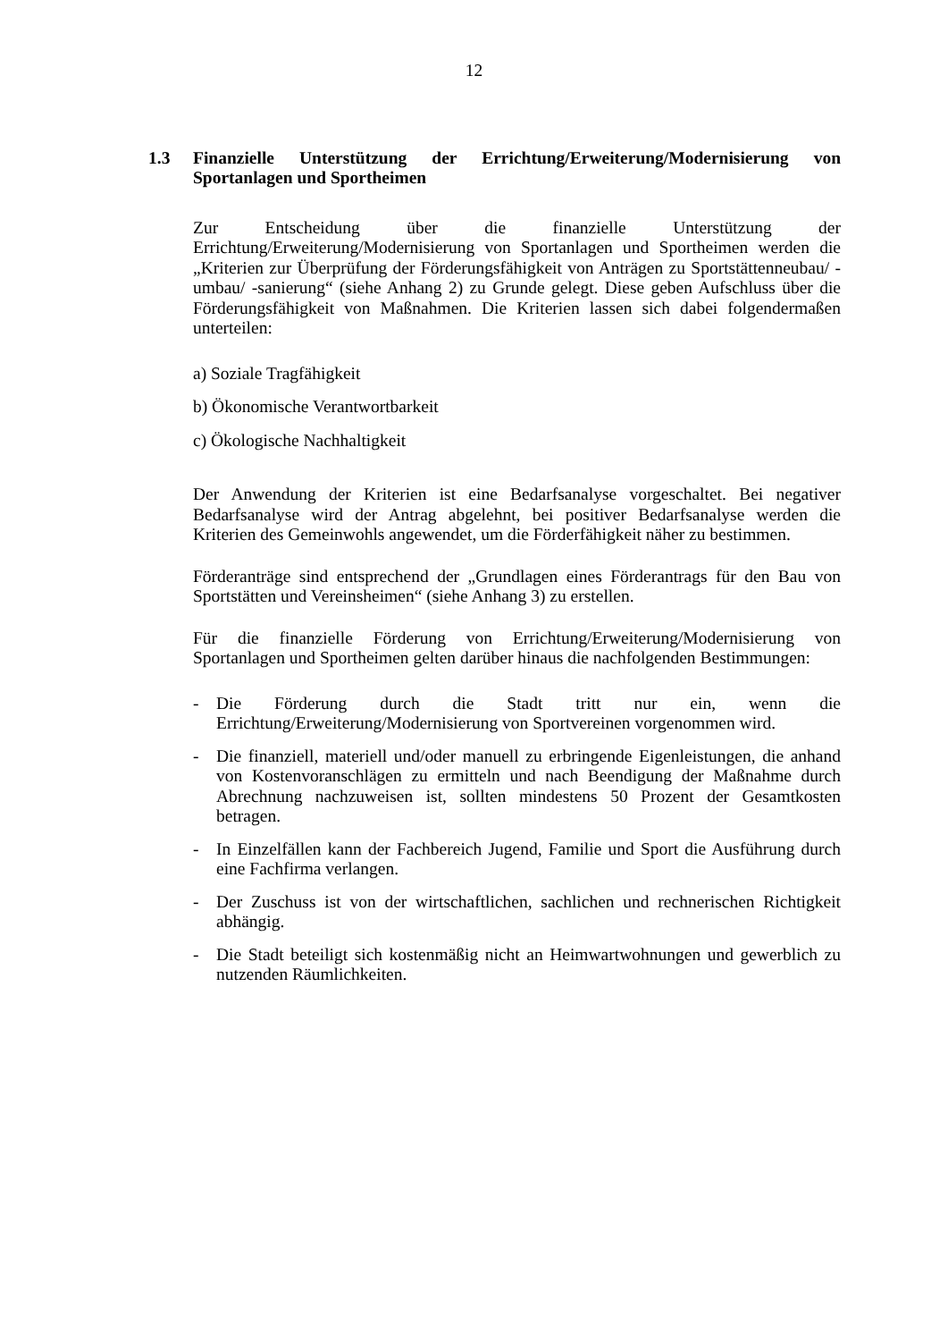12
1.3 Finanzielle Unterstützung der Errichtung/Erweiterung/Modernisierung von Sportanlagen und Sportheimen
Zur Entscheidung über die finanzielle Unterstützung der Errichtung/Erweiterung/Modernisierung von Sportanlagen und Sportheimen werden die „Kriterien zur Überprüfung der Förderungsfähigkeit von Anträgen zu Sportstättenneubau/ -umbau/ -sanierung“ (siehe Anhang 2) zu Grunde gelegt. Diese geben Aufschluss über die Förderungsfähigkeit von Maßnahmen. Die Kriterien lassen sich dabei folgendermaßen unterteilen:
a) Soziale Tragfähigkeit
b) Ökonomische Verantwortbarkeit
c) Ökologische Nachhaltigkeit
Der Anwendung der Kriterien ist eine Bedarfsanalyse vorgeschaltet. Bei negativer Bedarfsanalyse wird der Antrag abgelehnt, bei positiver Bedarfsanalyse werden die Kriterien des Gemeinwohls angewendet, um die Förderfähigkeit näher zu bestimmen.
Förderanträge sind entsprechend der „Grundlagen eines Förderantrags für den Bau von Sportstätten und Vereinsheimen“ (siehe Anhang 3) zu erstellen.
Für die finanzielle Förderung von Errichtung/Erweiterung/Modernisierung von Sportanlagen und Sportheimen gelten darüber hinaus die nachfolgenden Bestimmungen:
- Die Förderung durch die Stadt tritt nur ein, wenn die Errichtung/Erweiterung/Modernisierung von Sportvereinen vorgenommen wird.
- Die finanziell, materiell und/oder manuell zu erbringende Eigenleistungen, die anhand von Kostenvoranschlägen zu ermitteln und nach Beendigung der Maßnahme durch Abrechnung nachzuweisen ist, sollten mindestens 50 Prozent der Gesamtkosten betragen.
- In Einzelfällen kann der Fachbereich Jugend, Familie und Sport die Ausführung durch eine Fachfirma verlangen.
- Der Zuschuss ist von der wirtschaftlichen, sachlichen und rechnerischen Richtigkeit abhängig.
- Die Stadt beteiligt sich kostenmäßig nicht an Heimwartwohnungen und gewerblich zu nutzenden Räumlichkeiten.